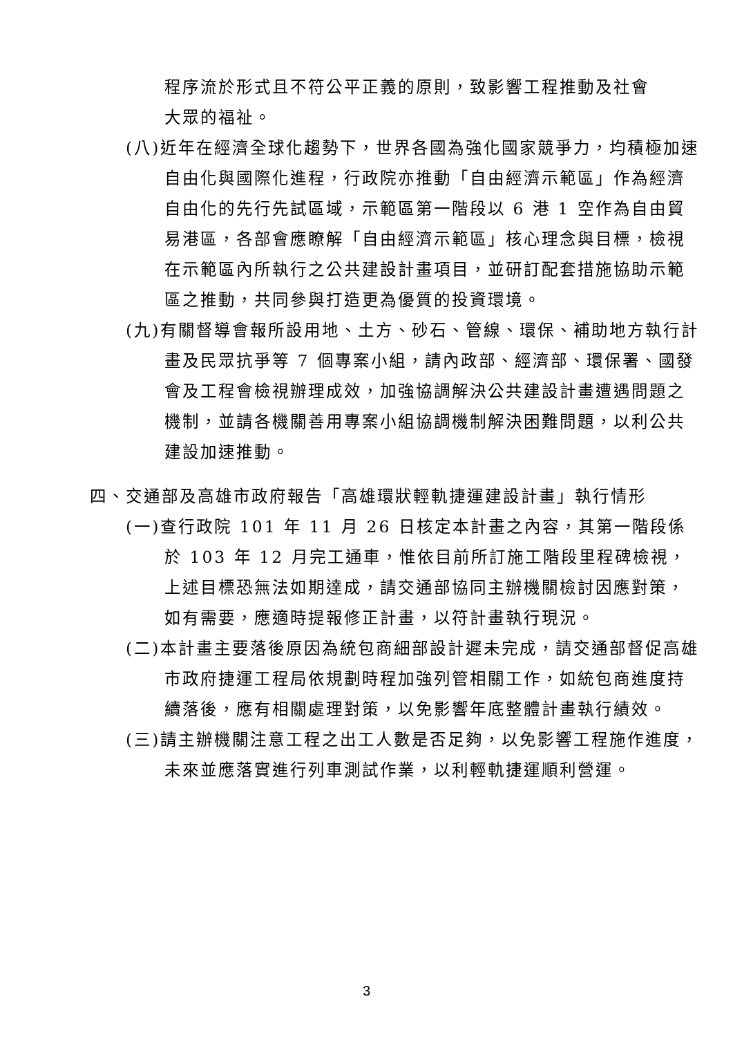程序流於形式且不符公平正義的原則，致影響工程推動及社會大眾的福祉。
(八)近年在經濟全球化趨勢下，世界各國為強化國家競爭力，均積極加速自由化與國際化進程，行政院亦推動「自由經濟示範區」作為經濟自由化的先行先試區域，示範區第一階段以 6 港 1 空作為自由貿易港區，各部會應瞭解「自由經濟示範區」核心理念與目標，檢視在示範區內所執行之公共建設計畫項目，並研訂配套措施協助示範區之推動，共同參與打造更為優質的投資環境。
(九)有關督導會報所設用地、土方、砂石、管線、環保、補助地方執行計畫及民眾抗爭等 7 個專案小組，請內政部、經濟部、環保署、國發會及工程會檢視辦理成效，加強協調解決公共建設計畫遭遇問題之機制，並請各機關善用專案小組協調機制解決困難問題，以利公共建設加速推動。
四、交通部及高雄市政府報告「高雄環狀輕軌捷運建設計畫」執行情形
(一)查行政院 101 年 11 月 26 日核定本計畫之內容，其第一階段係於 103 年 12 月完工通車，惟依目前所訂施工階段里程碑檢視，上述目標恐無法如期達成，請交通部協同主辦機關檢討因應對策，如有需要，應適時提報修正計畫，以符計畫執行現況。
(二)本計畫主要落後原因為統包商細部設計遲未完成，請交通部督促高雄市政府捷運工程局依規劃時程加強列管相關工作，如統包商進度持續落後，應有相關處理對策，以免影響年底整體計畫執行績效。
(三)請主辦機關注意工程之出工人數是否足夠，以免影響工程施作進度，未來並應落實進行列車測試作業，以利輕軌捷運順利營運。
3